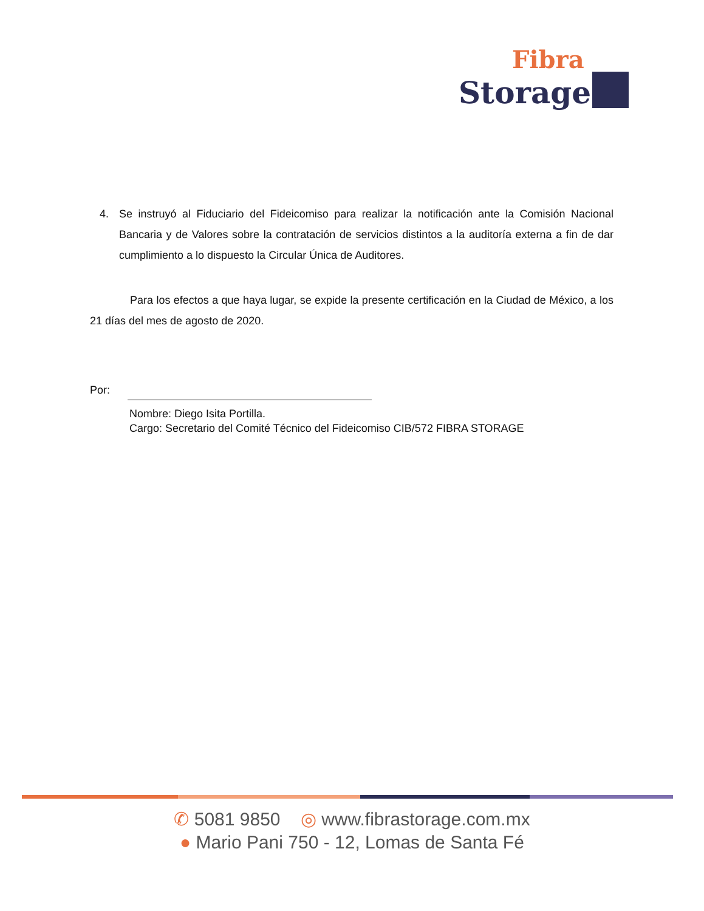Fibra
Storage
4. Se instruyó al Fiduciario del Fideicomiso para realizar la notificación ante la Comisión Nacional Bancaria y de Valores sobre la contratación de servicios distintos a la auditoría externa a fin de dar cumplimiento a lo dispuesto la Circular Única de Auditores.
Para los efectos a que haya lugar, se expide la presente certificación en la Ciudad de México, a los 21 días del mes de agosto de 2020.
Por:
Nombre: Diego Isita Portilla.
Cargo: Secretario del Comité Técnico del Fideicomiso CIB/572 FIBRA STORAGE
✆ 5081 9850 ◎ www.fibrastorage.com.mx
● Mario Pani 750 - 12, Lomas de Santa Fé